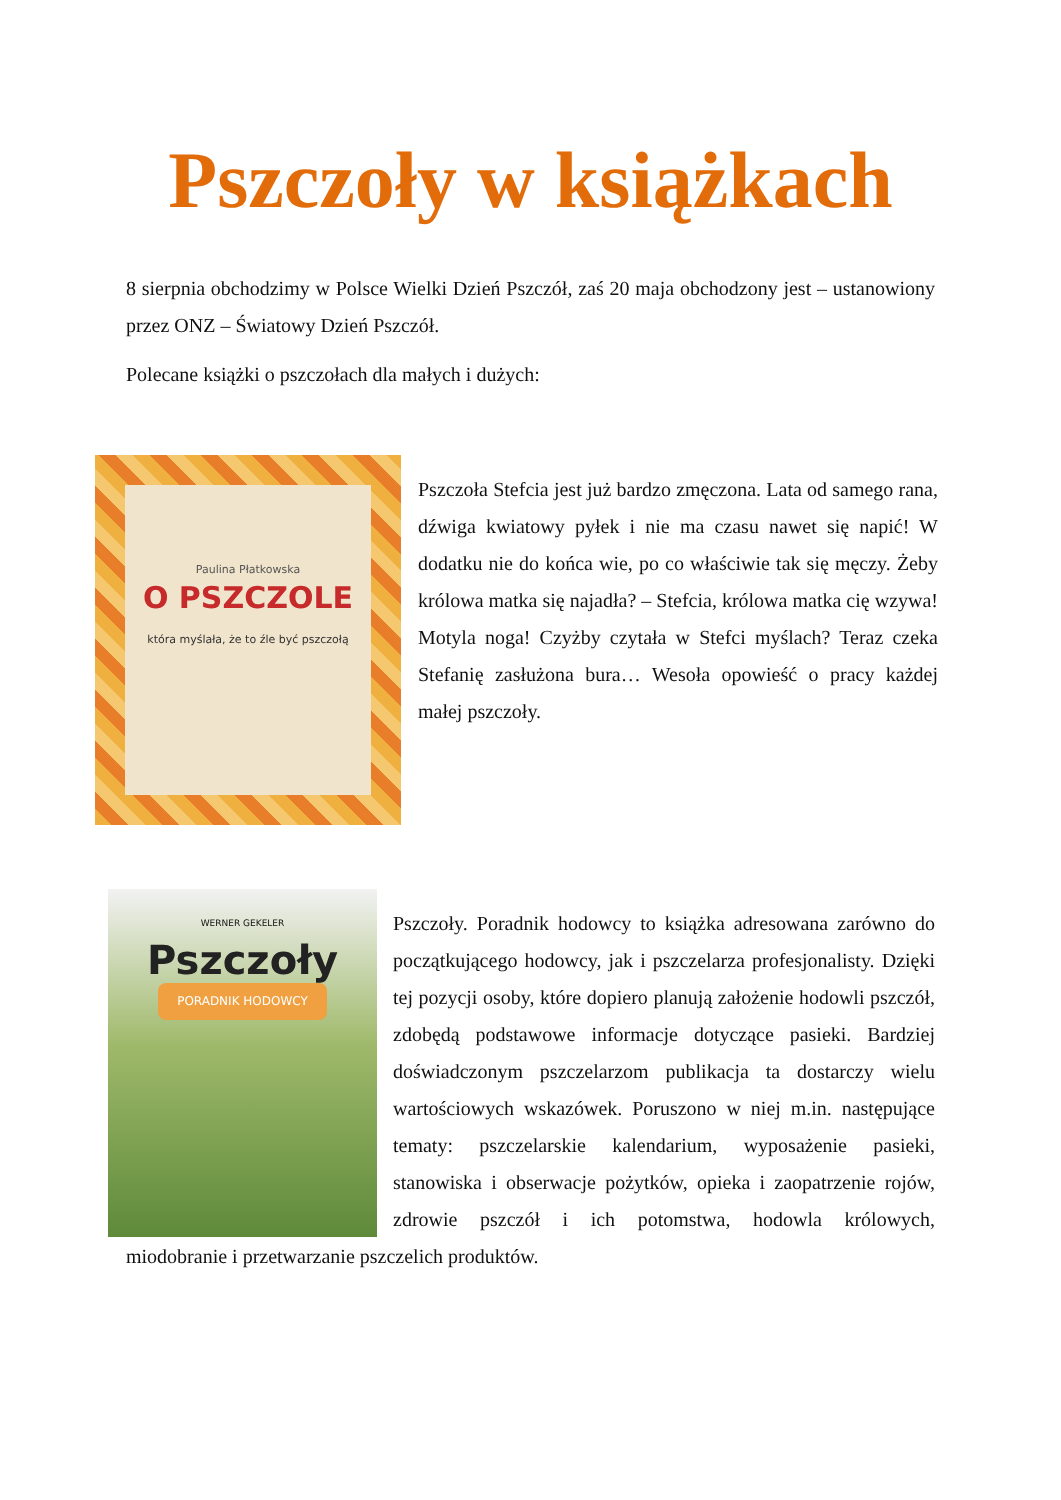Pszczoły w książkach
8 sierpnia obchodzimy w Polsce Wielki Dzień Pszczół, zaś 20 maja obchodzony jest – ustanowiony przez ONZ – Światowy Dzień Pszczół.
Polecane książki o pszczołach dla małych i dużych:
Paulina Płatkowska
O PSZCZOLE
która myślała, że to źle być pszczołą
Pszczoła Stefcia jest już bardzo zmęczona. Lata od samego rana, dźwiga kwiatowy pyłek i nie ma czasu nawet się napić! W dodatku nie do końca wie, po co właściwie tak się męczy. Żeby królowa matka się najadła? – Stefcia, królowa matka cię wzywa! Motyla noga! Czyżby czytała w Stefci myślach? Teraz czeka Stefanię zasłużona bura… Wesoła opowieść o pracy każdej małej pszczoły.
WERNER GEKELER
Pszczoły
PORADNIK HODOWCY
Pszczoły. Poradnik hodowcy to książka adresowana zarówno do początkującego hodowcy, jak i pszczelarza profesjonalisty. Dzięki tej pozycji osoby, które dopiero planują założenie hodowli pszczół, zdobędą podstawowe informacje dotyczące pasieki. Bardziej doświadczonym pszczelarzom publikacja ta dostarczy wielu wartościowych wskazówek. Poruszono w niej m.in. następujące tematy: pszczelarskie kalendarium, wyposażenie pasieki, stanowiska i obserwacje pożytków, opieka i zaopatrzenie rojów, zdrowie pszczół i ich potomstwa, hodowla królowych, miodobranie i przetwarzanie pszczelich produktów.